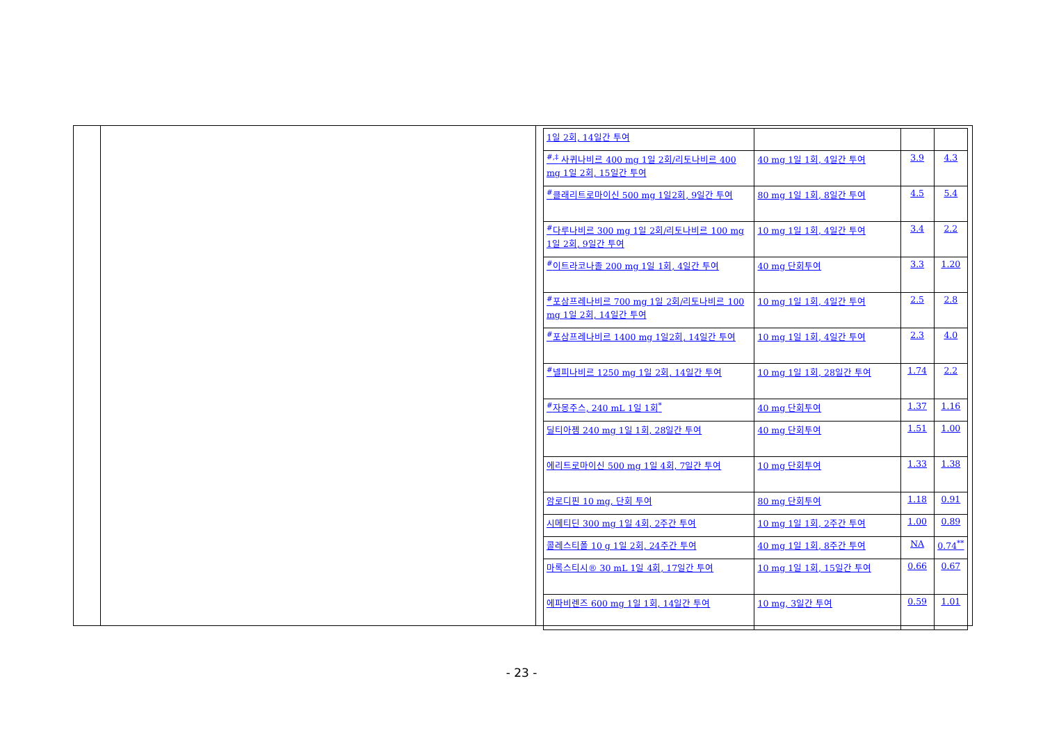| 1일 2회, 14일간 투여 | | | |
| <sup>#,‡</sup> 사퀴나비르 400 mg 1일 2회/리토나비르 400 mg 1일 2회, 15일간 투여 | 40 mg 1일 1회, 4일간 투여 | 3.9 | 4.3 |
| <sup>#</sup> 클래리트로마이신 500 mg 1일2회, 9일간 투여 | 80 mg 1일 1회, 8일간 투여 | 4.5 | 5.4 |
| <sup>#</sup> 다루나비르 300 mg 1일 2회/리토나비르 100 mg 1일 2회, 9일간 투여 | 10 mg 1일 1회, 4일간 투여 | 3.4 | 2.2 |
| <sup>#</sup> 이트라코나졸 200 mg 1일 1회, 4일간 투여 | 40 mg 단회투여 | 3.3 | 1.20 |
| <sup>#</sup> 포삼프레나비르 700 mg 1일 2회/리토나비르 100 mg 1일 2회, 14일간 투여 | 10 mg 1일 1회, 4일간 투여 | 2.5 | 2.8 |
| <sup>#</sup> 포삼프레나비르 1400 mg 1일2회, 14일간 투여 | 10 mg 1일 1회, 4일간 투여 | 2.3 | 4.0 |
| <sup>#</sup> 넬피나비르 1250 mg 1일 2회, 14일간 투여 | 10 mg 1일 1회, 28일간 투여 | 1.74 | 2.2 |
| <sup>#</sup> 자몽주스, 240 mL 1일 1회<sup>*</sup> | 40 mg 단회투여 | 1.37 | 1.16 |
| 딜티아젬 240 mg 1일 1회, 28일간 투여 | 40 mg 단회투여 | 1.51 | 1.00 |
| 에리트로마이신 500 mg 1일 4회, 7일간 투여 | 10 mg 단회투여 | 1.33 | 1.38 |
| 암로디핀 10 mg, 단회 투여 | 80 mg 단회투여 | 1.18 | 0.91 |
| 시메티딘 300 mg 1일 4회, 2주간 투여 | 10 mg 1일 1회, 2주간 투여 | 1.00 | 0.89 |
| 콜레스티폴 10 g 1일 2회, 24주간 투여 | 40 mg 1일 1회, 8주간 투여 | NA | 0.74<sup>**</sup> |
| 마록스티시® 30 mL 1일 4회, 17일간 투여 | 10 mg 1일 1회, 15일간 투여 | 0.66 | 0.67 |
| 에파비렌즈 600 mg 1일 1회, 14일간 투여 | 10 mg, 3일간 투여 | 0.59 | 1.01 |
- 23 -